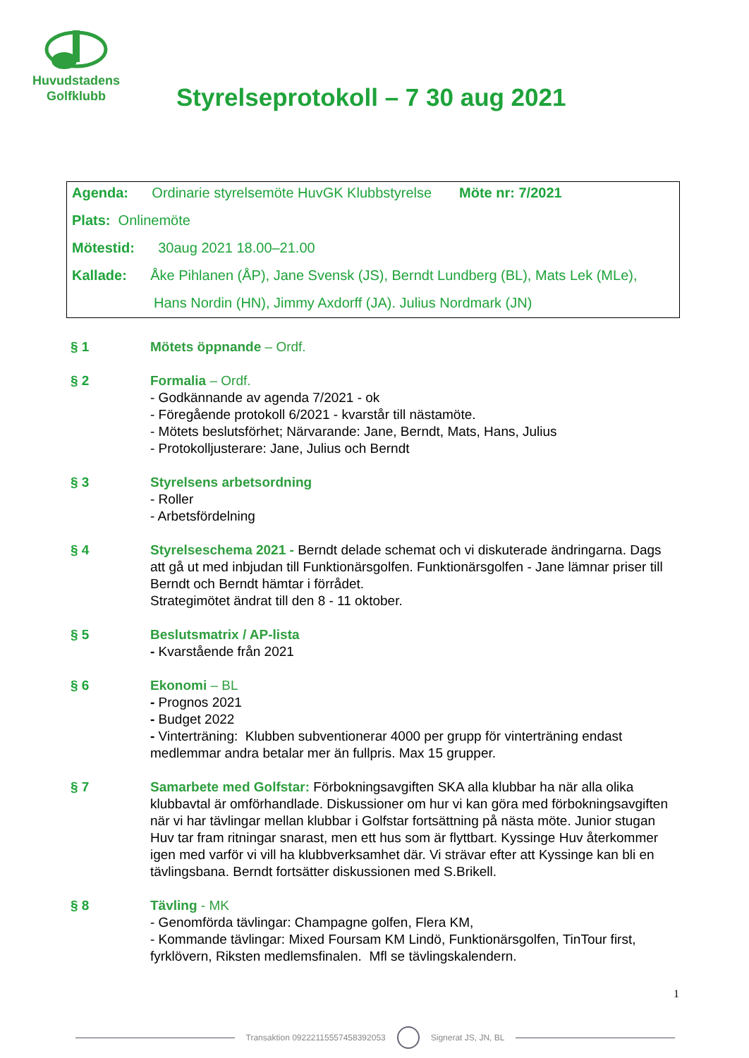Huvudstadens
Golfklubb
Styrelseprotokoll – 7 30 aug 2021
Agenda: Ordinarie styrelsemöte HuvGK Klubbstyrelse Möte nr: 7/2021
Plats: Onlinemöte
Mötestid: 30aug 2021 18.00–21.00
Kallade: Åke Pihlanen (ÅP), Jane Svensk (JS), Berndt Lundberg (BL), Mats Lek (MLe),
Hans Nordin (HN), Jimmy Axdorff (JA). Julius Nordmark (JN)
§ 1 Mötets öppnande – Ordf.
§ 2 Formalia – Ordf.
- Godkännande av agenda 7/2021 - ok
- Föregående protokoll 6/2021 - kvarstår till nästamöte.
- Mötets beslutsförhet; Närvarande: Jane, Berndt, Mats, Hans, Julius
- Protokolljusterare: Jane, Julius och Berndt
§ 3 Styrelsens arbetsordning
- Roller
- Arbetsfördelning
§ 4 Styrelseschema 2021 - Berndt delade schemat och vi diskuterade ändringarna. Dags att gå ut med inbjudan till Funktionärsgolfen. Funktionärsgolfen - Jane lämnar priser till Berndt och Berndt hämtar i förrådet.
Strategimötet ändrat till den 8 - 11 oktober.
§ 5 Beslutsmatrix / AP-lista
- Kvarstående från 2021
§ 6 Ekonomi – BL
- Prognos 2021
- Budget 2022
- Vinterträning: Klubben subventionerar 4000 per grupp för vinterträning endast medlemmar andra betalar mer än fullpris. Max 15 grupper.
§ 7 Samarbete med Golfstar: Förbokningsavgiften SKA alla klubbar ha när alla olika klubbavtal är omförhandlade. Diskussioner om hur vi kan göra med förbokningsavgiften när vi har tävlingar mellan klubbar i Golfstar fortsättning på nästa möte. Junior stugan Huv tar fram ritningar snarast, men ett hus som är flyttbart. Kyssinge Huv återkommer igen med varför vi vill ha klubbverksamhet där. Vi strävar efter att Kyssinge kan bli en tävlingsbana. Berndt fortsätter diskussionen med S.Brikell.
§ 8 Tävling - MK
- Genomförda tävlingar: Champagne golfen, Flera KM,
- Kommande tävlingar: Mixed Foursam KM Lindö, Funktionärsgolfen, TinTour first, fyrklövern, Riksten medlemsfinalen. Mfl se tävlingskalendern.
1
Transaktion 09222115557458392053 Signerat JS, JN, BL